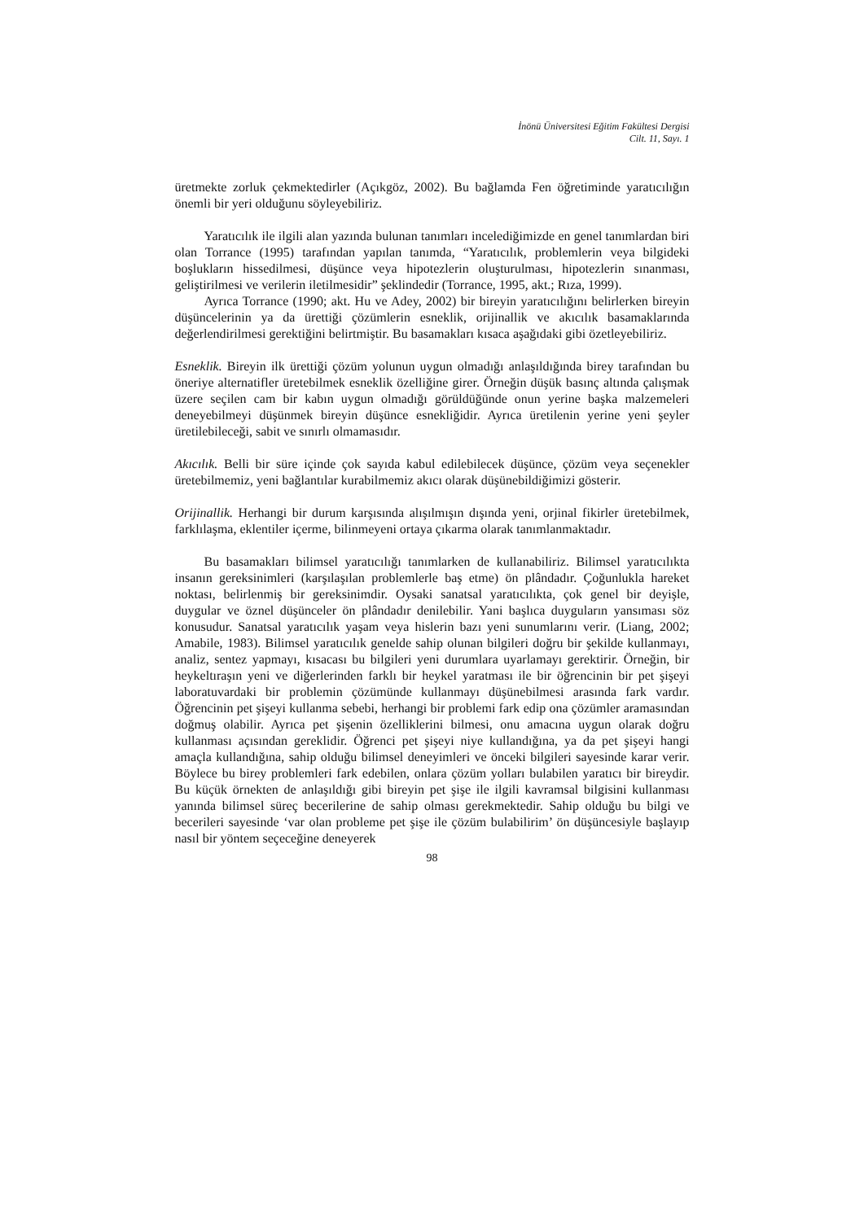İnönü Üniversitesi Eğitim Fakültesi Dergisi
Cilt. 11, Sayı. 1
üretmekte zorluk çekmektedirler (Açıkgöz, 2002). Bu bağlamda Fen öğretiminde yaratıcılığın önemli bir yeri olduğunu söyleyebiliriz.
Yaratıcılık ile ilgili alan yazında bulunan tanımları incelediğimizde en genel tanımlardan biri olan Torrance (1995) tarafından yapılan tanımda, “Yaratıcılık, problemlerin veya bilgideki boşlukların hissedilmesi, düşünce veya hipotezlerin oluşturulması, hipotezlerin sınanması, geliştirilmesi ve verilerin iletilmesidir” şeklindedir (Torrance, 1995, akt.; Rıza, 1999).
Ayrıca Torrance (1990; akt. Hu ve Adey, 2002) bir bireyin yaratıcılığını belirlerken bireyin düşüncelerinin ya da ürettiği çözümlerin esneklik, orijinallik ve akıcılık basamaklarında değerlendirilmesi gerektiğini belirtmiştir. Bu basamakları kısaca aşağıdaki gibi özetleyebiliriz.
Esneklik. Bireyin ilk ürettiği çözüm yolunun uygun olmadığı anlaşıldığında birey tarafından bu öneriye alternatifler üretebilmek esneklik özelliğine girer. Örneğin düşük basınç altında çalışmak üzere seçilen cam bir kabın uygun olmadığı görüldüğünde onun yerine başka malzemeleri deneyebilmeyi düşünmek bireyin düşünce esnekliğidir. Ayrıca üretilenin yerine yeni şeyler üretilebileceği, sabit ve sınırlı olmamasıdır.
Akıcılık. Belli bir süre içinde çok sayıda kabul edilebilecek düşünce, çözüm veya seçenekler üretebilmemiz, yeni bağlantılar kurabilmemiz akıcı olarak düşünebildiğimizi gösterir.
Orijinallik. Herhangi bir durum karşısında alışılmışın dışında yeni, orjinal fikirler üretebilmek, farklılaşma, eklentiler içerme, bilinmeyeni ortaya çıkarma olarak tanımlanmaktadır.
Bu basamakları bilimsel yaratıcılığı tanımlarken de kullanabiliriz. Bilimsel yaratıcılıkta insanın gereksinimleri (karşılaşılan problemlerle baş etme) ön plândadır. Çoğunlukla hareket noktası, belirlenmiş bir gereksinimdir. Oysaki sanatsal yaratıcılıkta, çok genel bir deyişle, duygular ve öznel düşünceler ön plândadır denilebilir. Yani başlıca duyguların yansıması söz konusudur. Sanatsal yaratıcılık yaşam veya hislerin bazı yeni sunumlarını verir. (Liang, 2002; Amabile, 1983). Bilimsel yaratıcılık genelde sahip olunan bilgileri doğru bir şekilde kullanmayı, analiz, sentez yapmayı, kısacası bu bilgileri yeni durumlara uyarlamayı gerektirir. Örneğin, bir heykeltıraşın yeni ve diğerlerinden farklı bir heykel yaratması ile bir öğrencinin bir pet şişeyi laboratuvardaki bir problemin çözümünde kullanmayı düşünebilmesi arasında fark vardır. Öğrencinin pet şişeyi kullanma sebebi, herhangi bir problemi fark edip ona çözümler aramasından doğmuş olabilir. Ayrıca pet şişenin özelliklerini bilmesi, onu amacına uygun olarak doğru kullanması açısından gereklidir. Öğrenci pet şişeyi niye kullandığına, ya da pet şişeyi hangi amaçla kullandığına, sahip olduğu bilimsel deneyimleri ve önceki bilgileri sayesinde karar verir. Böylece bu birey problemleri fark edebilen, onlara çözüm yolları bulabilen yaratıcı bir bireydir. Bu küçük örnekten de anlaşıldığı gibi bireyin pet şişe ile ilgili kavramsal bilgisini kullanması yanında bilimsel süreç becerilerine de sahip olması gerekmektedir. Sahip olduğu bu bilgi ve becerileri sayesinde ‘var olan probleme pet şişe ile çözüm bulabilirim’ ön düşüncesiyle başlayıp nasıl bir yöntem seçeceğine deneyerek
98